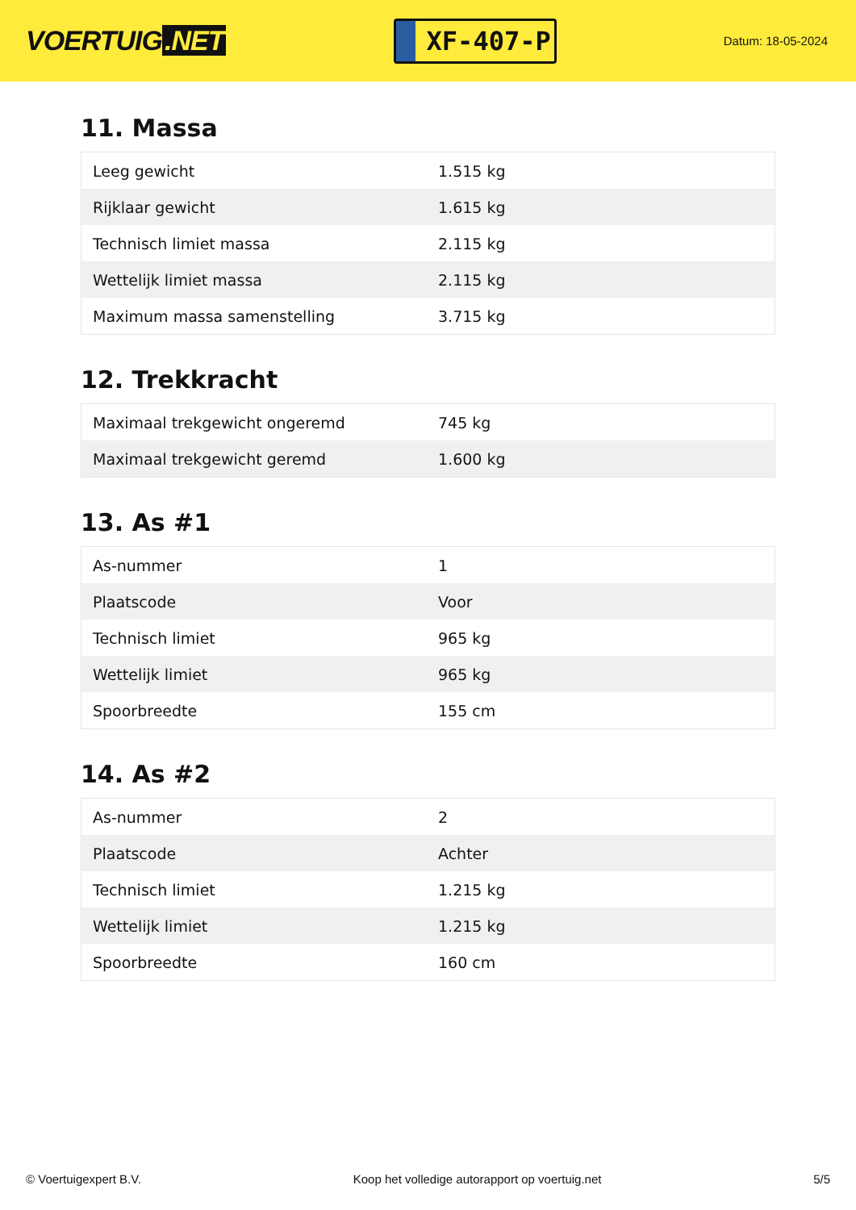VOERTUIG.NET
XF-407-P
Datum: 18-05-2024
11. Massa
| Leeg gewicht | 1.515 kg |
| Rijklaar gewicht | 1.615 kg |
| Technisch limiet massa | 2.115 kg |
| Wettelijk limiet massa | 2.115 kg |
| Maximum massa samenstelling | 3.715 kg |
12. Trekkracht
| Maximaal trekgewicht ongeremd | 745 kg |
| Maximaal trekgewicht geremd | 1.600 kg |
13. As #1
| As-nummer | 1 |
| Plaatscode | Voor |
| Technisch limiet | 965 kg |
| Wettelijk limiet | 965 kg |
| Spoorbreedte | 155 cm |
14. As #2
| As-nummer | 2 |
| Plaatscode | Achter |
| Technisch limiet | 1.215 kg |
| Wettelijk limiet | 1.215 kg |
| Spoorbreedte | 160 cm |
© Voertuigexpert B.V. Koop het volledige autorapport op voertuig.net 5/5